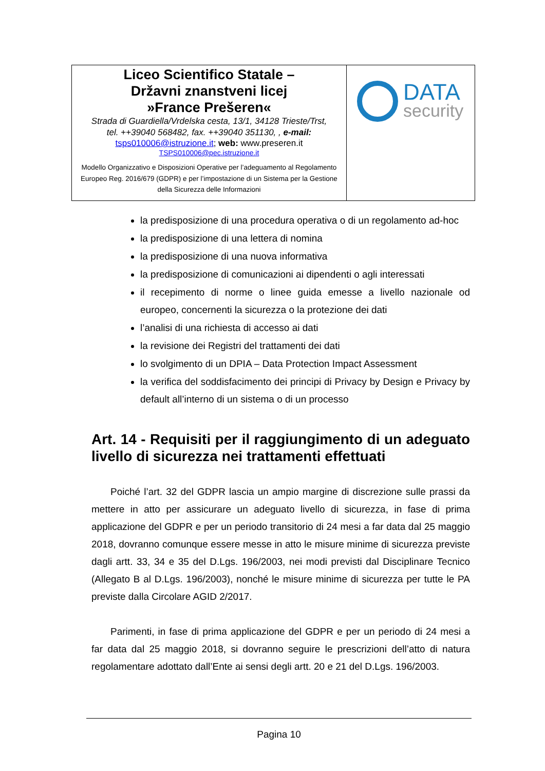| Liceo Scientifico Statale – Državni znanstveni licej »France Prešeren« Strada di Guardiella/Vrdelska cesta, 13/1, 34128 Trieste/Trst, tel. ++39040 568482, fax. ++39040 351130, , e-mail: tsps010006@istruzione.it ; web: www.preseren.it TSPS010006@pec.istruzione.it Modello Organizzativo e Disposizioni Operative per l’adeguamento al Regolamento Europeo Reg. 2016/679 (GDPR) e per l’impostazione di un Sistema per la Gestione della Sicurezza delle Informazioni | DATA security |
la predisposizione di una procedura operativa o di un regolamento ad-hoc
la predisposizione di una lettera di nomina
la predisposizione di una nuova informativa
la predisposizione di comunicazioni ai dipendenti o agli interessati
il recepimento di norme o linee guida emesse a livello nazionale od europeo, concernenti la sicurezza o la protezione dei dati
l’analisi di una richiesta di accesso ai dati
la revisione dei Registri del trattamenti dei dati
lo svolgimento di un DPIA – Data Protection Impact Assessment
la verifica del soddisfacimento dei principi di Privacy by Design e Privacy by default all’interno di un sistema o di un processo
Art. 14 - Requisiti per il raggiungimento di un adeguato livello di sicurezza nei trattamenti effettuati
Poiché l’art. 32 del GDPR lascia un ampio margine di discrezione sulle prassi da mettere in atto per assicurare un adeguato livello di sicurezza, in fase di prima applicazione del GDPR e per un periodo transitorio di 24 mesi a far data dal 25 maggio 2018, dovranno comunque essere messe in atto le misure minime di sicurezza previste dagli artt. 33, 34 e 35 del D.Lgs. 196/2003, nei modi previsti dal Disciplinare Tecnico (Allegato B al D.Lgs. 196/2003), nonché le misure minime di sicurezza per tutte le PA previste dalla Circolare AGID 2/2017.
Parimenti, in fase di prima applicazione del GDPR e per un periodo di 24 mesi a far data dal 25 maggio 2018, si dovranno seguire le prescrizioni dell’atto di natura regolamentare adottato dall’Ente ai sensi degli artt. 20 e 21 del D.Lgs. 196/2003.
Pagina 10